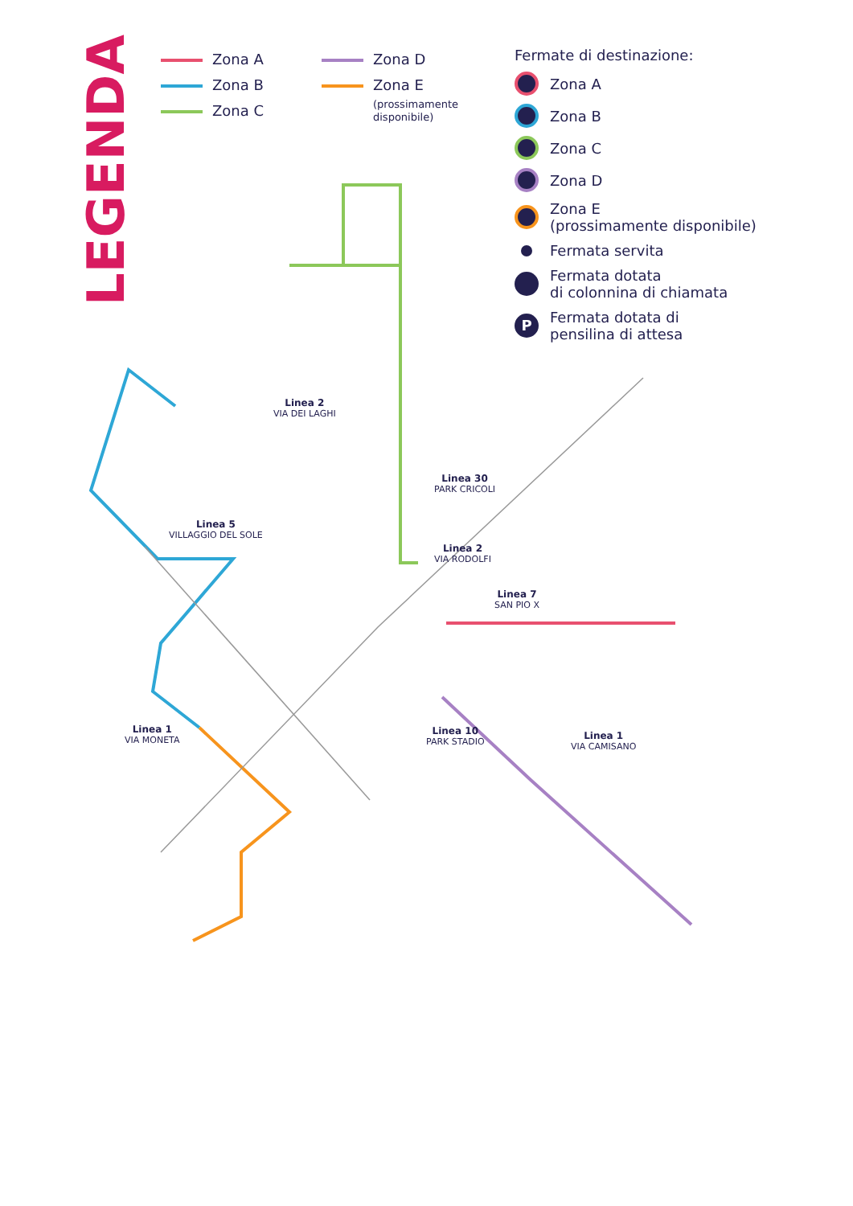LEGENDA
Zona A
Zona B
Zona C
Zona D
Zona E
(prossimamente
disponibile)
Fermate di destinazione:
Zona A
Zona B
Zona C
Zona D
Zona E
(prossimamente disponibile)
Fermata servita
Fermata dotata
di colonnina di chiamata
P Fermata dotata di
pensilina di attesa
Linea 2
VIA DEI LAGHI
Linea 30
PARK CRICOLI
Linea 5
VILLAGGIO DEL SOLE
Linea 2
VIA RODOLFI
Linea 7
SAN PIO X
Linea 1
VIA MONETA
Linea 10
PARK STADIO
Linea 1
VIA CAMISANO